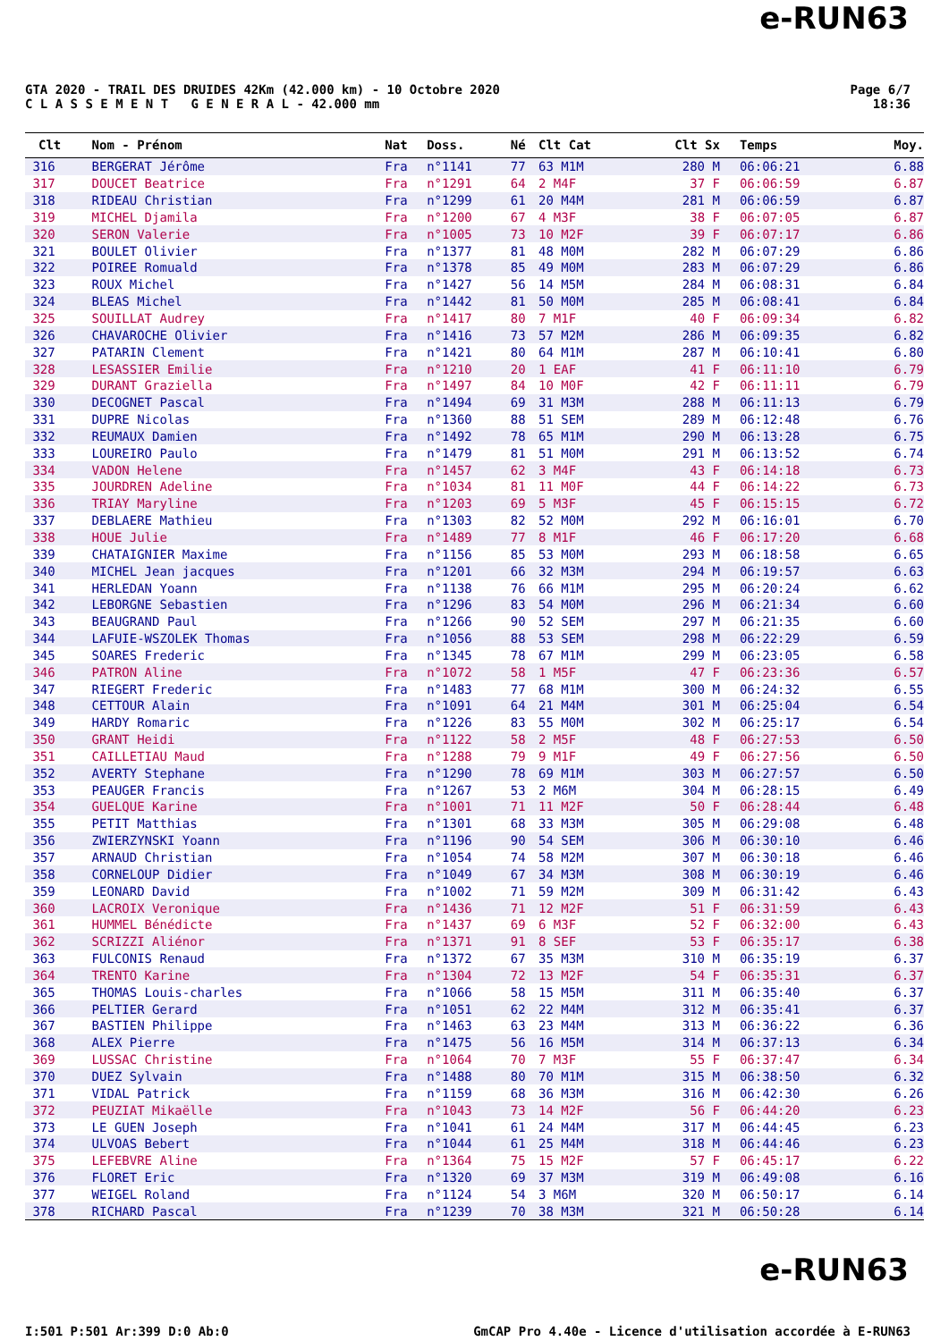e-RUN63
GTA 2020 - TRAIL DES DRUIDES 42Km (42.000 km) - 10 Octobre 2020
C L A S S E M E N T G E N E R A L - 42.000 mm
Page 6/7
18:36
| Clt | Nom - Prénom | Nat | Doss. | Né | Clt Cat | Clt Sx | Temps | Moy. |
| --- | --- | --- | --- | --- | --- | --- | --- | --- |
| 316 | BERGERAT Jérôme | Fra | n°1141 | 77 | 63 M1M | 280 M | 06:06:21 | 6.88 |
| 317 | DOUCET Beatrice | Fra | n°1291 | 64 | 2 M4F | 37 F | 06:06:59 | 6.87 |
| 318 | RIDEAU Christian | Fra | n°1299 | 61 | 20 M4M | 281 M | 06:06:59 | 6.87 |
| 319 | MICHEL Djamila | Fra | n°1200 | 67 | 4 M3F | 38 F | 06:07:05 | 6.87 |
| 320 | SERON Valerie | Fra | n°1005 | 73 | 10 M2F | 39 F | 06:07:17 | 6.86 |
| 321 | BOULET Olivier | Fra | n°1377 | 81 | 48 M0M | 282 M | 06:07:29 | 6.86 |
| 322 | POIREE Romuald | Fra | n°1378 | 85 | 49 M0M | 283 M | 06:07:29 | 6.86 |
| 323 | ROUX Michel | Fra | n°1427 | 56 | 14 M5M | 284 M | 06:08:31 | 6.84 |
| 324 | BLEAS Michel | Fra | n°1442 | 81 | 50 M0M | 285 M | 06:08:41 | 6.84 |
| 325 | SOUILLAT Audrey | Fra | n°1417 | 80 | 7 M1F | 40 F | 06:09:34 | 6.82 |
| 326 | CHAVAROCHE Olivier | Fra | n°1416 | 73 | 57 M2M | 286 M | 06:09:35 | 6.82 |
| 327 | PATARIN Clement | Fra | n°1421 | 80 | 64 M1M | 287 M | 06:10:41 | 6.80 |
| 328 | LESASSIER Emilie | Fra | n°1210 | 20 | 1 EAF | 41 F | 06:11:10 | 6.79 |
| 329 | DURANT Graziella | Fra | n°1497 | 84 | 10 M0F | 42 F | 06:11:11 | 6.79 |
| 330 | DECOGNET Pascal | Fra | n°1494 | 69 | 31 M3M | 288 M | 06:11:13 | 6.79 |
| 331 | DUPRE Nicolas | Fra | n°1360 | 88 | 51 SEM | 289 M | 06:12:48 | 6.76 |
| 332 | REUMAUX Damien | Fra | n°1492 | 78 | 65 M1M | 290 M | 06:13:28 | 6.75 |
| 333 | LOUREIRO Paulo | Fra | n°1479 | 81 | 51 M0M | 291 M | 06:13:52 | 6.74 |
| 334 | VADON Helene | Fra | n°1457 | 62 | 3 M4F | 43 F | 06:14:18 | 6.73 |
| 335 | JOURDREN Adeline | Fra | n°1034 | 81 | 11 M0F | 44 F | 06:14:22 | 6.73 |
| 336 | TRIAY Maryline | Fra | n°1203 | 69 | 5 M3F | 45 F | 06:15:15 | 6.72 |
| 337 | DEBLAERE Mathieu | Fra | n°1303 | 82 | 52 M0M | 292 M | 06:16:01 | 6.70 |
| 338 | HOUE Julie | Fra | n°1489 | 77 | 8 M1F | 46 F | 06:17:20 | 6.68 |
| 339 | CHATAIGNIER Maxime | Fra | n°1156 | 85 | 53 M0M | 293 M | 06:18:58 | 6.65 |
| 340 | MICHEL Jean jacques | Fra | n°1201 | 66 | 32 M3M | 294 M | 06:19:57 | 6.63 |
| 341 | HERLEDAN Yoann | Fra | n°1138 | 76 | 66 M1M | 295 M | 06:20:24 | 6.62 |
| 342 | LEBORGNE Sebastien | Fra | n°1296 | 83 | 54 M0M | 296 M | 06:21:34 | 6.60 |
| 343 | BEAUGRAND Paul | Fra | n°1266 | 90 | 52 SEM | 297 M | 06:21:35 | 6.60 |
| 344 | LAFUIE-WSZOLEK Thomas | Fra | n°1056 | 88 | 53 SEM | 298 M | 06:22:29 | 6.59 |
| 345 | SOARES Frederic | Fra | n°1345 | 78 | 67 M1M | 299 M | 06:23:05 | 6.58 |
| 346 | PATRON Aline | Fra | n°1072 | 58 | 1 M5F | 47 F | 06:23:36 | 6.57 |
| 347 | RIEGERT Frederic | Fra | n°1483 | 77 | 68 M1M | 300 M | 06:24:32 | 6.55 |
| 348 | CETTOUR Alain | Fra | n°1091 | 64 | 21 M4M | 301 M | 06:25:04 | 6.54 |
| 349 | HARDY Romaric | Fra | n°1226 | 83 | 55 M0M | 302 M | 06:25:17 | 6.54 |
| 350 | GRANT Heidi | Fra | n°1122 | 58 | 2 M5F | 48 F | 06:27:53 | 6.50 |
| 351 | CAILLETIAU Maud | Fra | n°1288 | 79 | 9 M1F | 49 F | 06:27:56 | 6.50 |
| 352 | AVERTY Stephane | Fra | n°1290 | 78 | 69 M1M | 303 M | 06:27:57 | 6.50 |
| 353 | PEAUGER Francis | Fra | n°1267 | 53 | 2 M6M | 304 M | 06:28:15 | 6.49 |
| 354 | GUELQUE Karine | Fra | n°1001 | 71 | 11 M2F | 50 F | 06:28:44 | 6.48 |
| 355 | PETIT Matthias | Fra | n°1301 | 68 | 33 M3M | 305 M | 06:29:08 | 6.48 |
| 356 | ZWIERZYNSKI Yoann | Fra | n°1196 | 90 | 54 SEM | 306 M | 06:30:10 | 6.46 |
| 357 | ARNAUD Christian | Fra | n°1054 | 74 | 58 M2M | 307 M | 06:30:18 | 6.46 |
| 358 | CORNELOUP Didier | Fra | n°1049 | 67 | 34 M3M | 308 M | 06:30:19 | 6.46 |
| 359 | LEONARD David | Fra | n°1002 | 71 | 59 M2M | 309 M | 06:31:42 | 6.43 |
| 360 | LACROIX Veronique | Fra | n°1436 | 71 | 12 M2F | 51 F | 06:31:59 | 6.43 |
| 361 | HUMMEL Bénédicte | Fra | n°1437 | 69 | 6 M3F | 52 F | 06:32:00 | 6.43 |
| 362 | SCRIZZI Aliénor | Fra | n°1371 | 91 | 8 SEF | 53 F | 06:35:17 | 6.38 |
| 363 | FULCONIS Renaud | Fra | n°1372 | 67 | 35 M3M | 310 M | 06:35:19 | 6.37 |
| 364 | TRENTO Karine | Fra | n°1304 | 72 | 13 M2F | 54 F | 06:35:31 | 6.37 |
| 365 | THOMAS Louis-charles | Fra | n°1066 | 58 | 15 M5M | 311 M | 06:35:40 | 6.37 |
| 366 | PELTIER Gerard | Fra | n°1051 | 62 | 22 M4M | 312 M | 06:35:41 | 6.37 |
| 367 | BASTIEN Philippe | Fra | n°1463 | 63 | 23 M4M | 313 M | 06:36:22 | 6.36 |
| 368 | ALEX Pierre | Fra | n°1475 | 56 | 16 M5M | 314 M | 06:37:13 | 6.34 |
| 369 | LUSSAC Christine | Fra | n°1064 | 70 | 7 M3F | 55 F | 06:37:47 | 6.34 |
| 370 | DUEZ Sylvain | Fra | n°1488 | 80 | 70 M1M | 315 M | 06:38:50 | 6.32 |
| 371 | VIDAL Patrick | Fra | n°1159 | 68 | 36 M3M | 316 M | 06:42:30 | 6.26 |
| 372 | PEUZIAT Mikaëlle | Fra | n°1043 | 73 | 14 M2F | 56 F | 06:44:20 | 6.23 |
| 373 | LE GUEN Joseph | Fra | n°1041 | 61 | 24 M4M | 317 M | 06:44:45 | 6.23 |
| 374 | ULVOAS Bebert | Fra | n°1044 | 61 | 25 M4M | 318 M | 06:44:46 | 6.23 |
| 375 | LEFEBVRE Aline | Fra | n°1364 | 75 | 15 M2F | 57 F | 06:45:17 | 6.22 |
| 376 | FLORET Eric | Fra | n°1320 | 69 | 37 M3M | 319 M | 06:49:08 | 6.16 |
| 377 | WEIGEL Roland | Fra | n°1124 | 54 | 3 M6M | 320 M | 06:50:17 | 6.14 |
| 378 | RICHARD Pascal | Fra | n°1239 | 70 | 38 M3M | 321 M | 06:50:28 | 6.14 |
e-RUN63
I:501 P:501 Ar:399 D:0 Ab:0 GmCAP Pro 4.40e - Licence d'utilisation accordée à E-RUN63